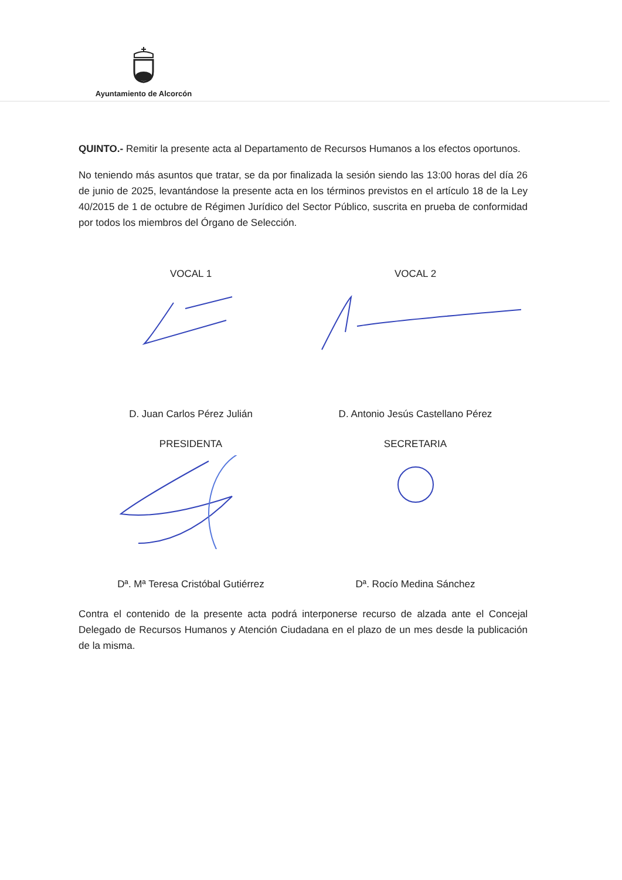Ayuntamiento de Alcorcón
QUINTO.- Remitir la presente acta al Departamento de Recursos Humanos a los efectos oportunos.
No teniendo más asuntos que tratar, se da por finalizada la sesión siendo las 13:00 horas del día 26 de junio de 2025, levantándose la presente acta en los términos previstos en el artículo 18 de la Ley 40/2015 de 1 de octubre de Régimen Jurídico del Sector Público, suscrita en prueba de conformidad por todos los miembros del Órgano de Selección.
VOCAL 1
D. Juan Carlos Pérez Julián
VOCAL 2
D. Antonio Jesús Castellano Pérez
PRESIDENTA
Dª. Mª Teresa Cristóbal Gutiérrez
SECRETARIA
Dª. Rocío Medina Sánchez
Contra el contenido de la presente acta podrá interponerse recurso de alzada ante el Concejal Delegado de Recursos Humanos y Atención Ciudadana en el plazo de un mes desde la publicación de la misma.